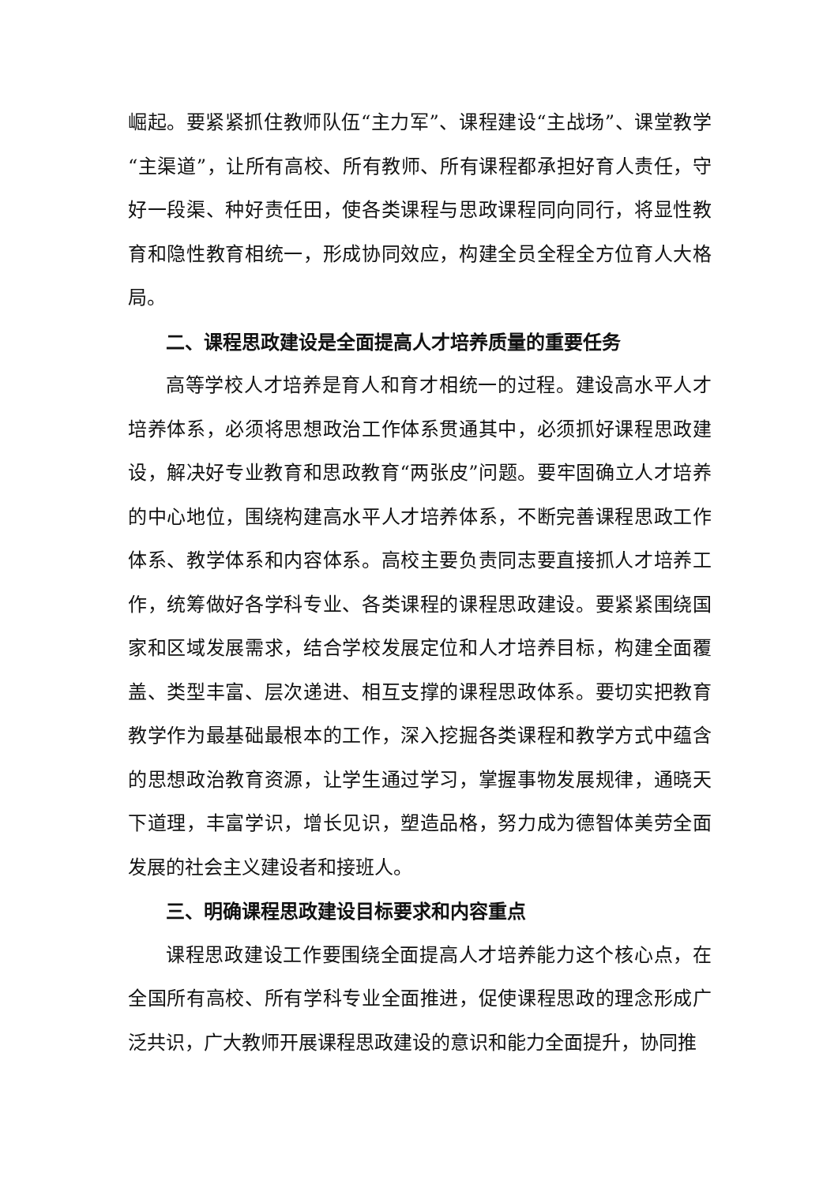崛起。要紧紧抓住教师队伍“主力军”、课程建设“主战场”、课堂教学“主渠道”，让所有高校、所有教师、所有课程都承担好育人责任，守好一段渠、种好责任田，使各类课程与思政课程同向同行，将显性教育和隐性教育相统一，形成协同效应，构建全员全程全方位育人大格局。
二、课程思政建设是全面提高人才培养质量的重要任务
高等学校人才培养是育人和育才相统一的过程。建设高水平人才培养体系，必须将思想政治工作体系贯通其中，必须抓好课程思政建设，解决好专业教育和思政教育“两张皮”问题。要牢固确立人才培养的中心地位，围绕构建高水平人才培养体系，不断完善课程思政工作体系、教学体系和内容体系。高校主要负责同志要直接抓人才培养工作，统筹做好各学科专业、各类课程的课程思政建设。要紧紧围绕国家和区域发展需求，结合学校发展定位和人才培养目标，构建全面覆盖、类型丰富、层次递进、相互支撑的课程思政体系。要切实把教育教学作为最基础最根本的工作，深入挖掘各类课程和教学方式中蕴含的思想政治教育资源，让学生通过学习，掌握事物发展规律，通晓天下道理，丰富学识，增长见识，塑造品格，努力成为德智体美劳全面发展的社会主义建设者和接班人。
三、明确课程思政建设目标要求和内容重点
课程思政建设工作要围绕全面提高人才培养能力这个核心点，在全国所有高校、所有学科专业全面推进，促使课程思政的理念形成广泛共识，广大教师开展课程思政建设的意识和能力全面提升，协同推